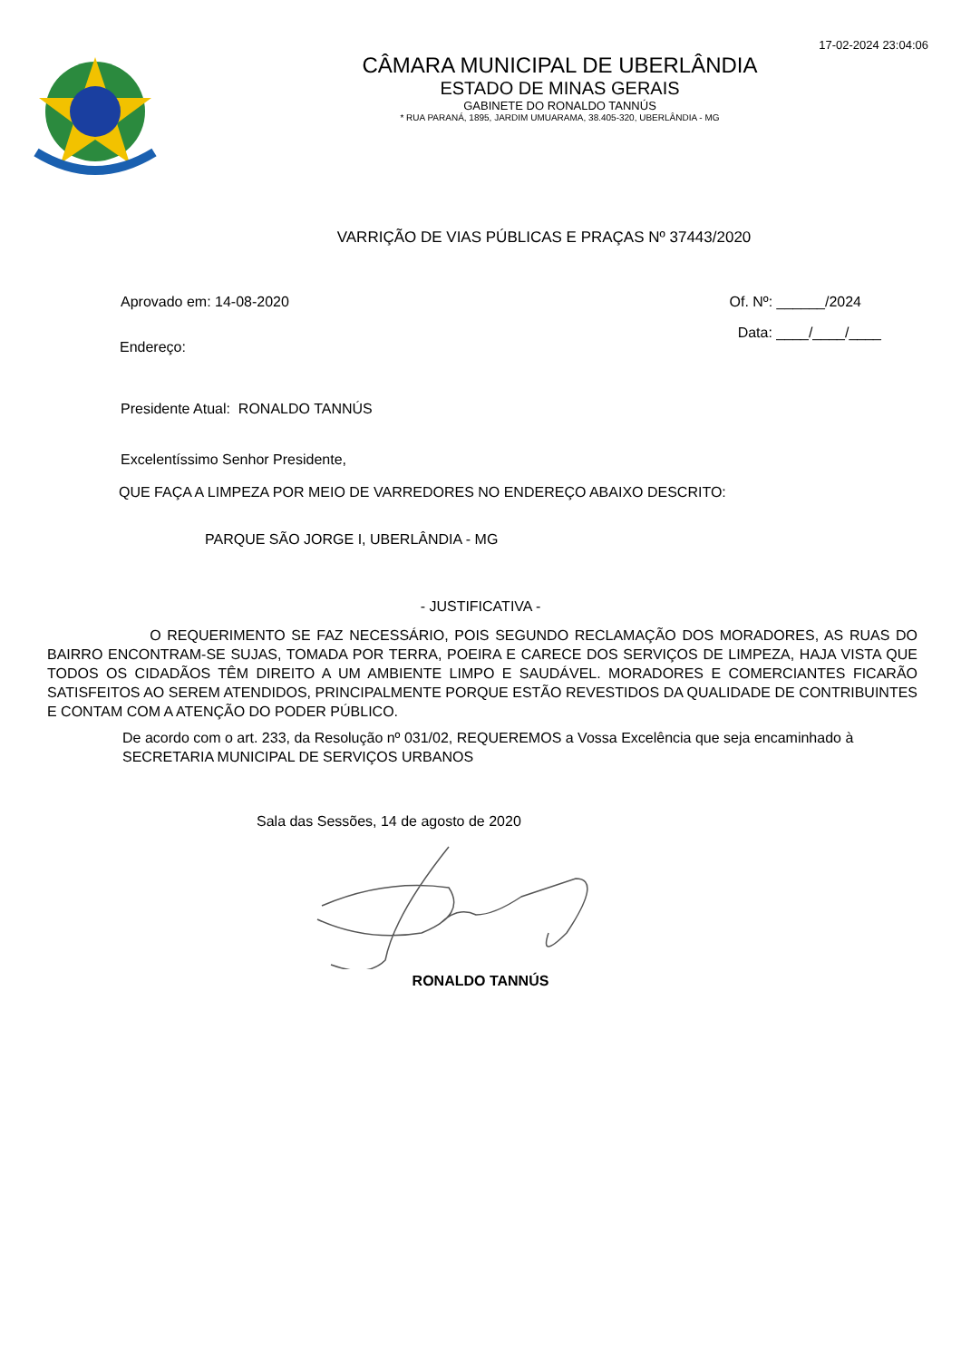17-02-2024 23:04:06
CÂMARA MUNICIPAL DE UBERLÂNDIA
ESTADO DE MINAS GERAIS
GABINETE DO RONALDO TANNÚS
* RUA PARANÁ, 1895, JARDIM UMUARAMA, 38.405-320, UBERLÂNDIA - MG
VARRIÇÃO DE VIAS PÚBLICAS E PRAÇAS Nº 37443/2020
Aprovado em: 14-08-2020 Of. Nº: ______/2024
Endereço: Data: ____/____/____
Presidente Atual: RONALDO TANNÚS
Excelentíssimo Senhor Presidente,
QUE FAÇA A LIMPEZA POR MEIO DE VARREDORES NO ENDEREÇO ABAIXO DESCRITO:
PARQUE SÃO JORGE I, UBERLÂNDIA - MG
- JUSTIFICATIVA -
O REQUERIMENTO SE FAZ NECESSÁRIO, POIS SEGUNDO RECLAMAÇÃO DOS MORADORES, AS RUAS DO BAIRRO ENCONTRAM-SE SUJAS, TOMADA POR TERRA, POEIRA E CARECE DOS SERVIÇOS DE LIMPEZA, HAJA VISTA QUE TODOS OS CIDADÃOS TÊM DIREITO A UM AMBIENTE LIMPO E SAUDÁVEL. MORADORES E COMERCIANTES FICARÃO SATISFEITOS AO SEREM ATENDIDOS, PRINCIPALMENTE PORQUE ESTÃO REVESTIDOS DA QUALIDADE DE CONTRIBUINTES E CONTAM COM A ATENÇÃO DO PODER PÚBLICO.
De acordo com o art. 233, da Resolução nº 031/02, REQUEREMOS a Vossa Excelência que seja encaminhado à SECRETARIA MUNICIPAL DE SERVIÇOS URBANOS
Sala das Sessões, 14 de agosto de 2020
RONALDO TANNÚS